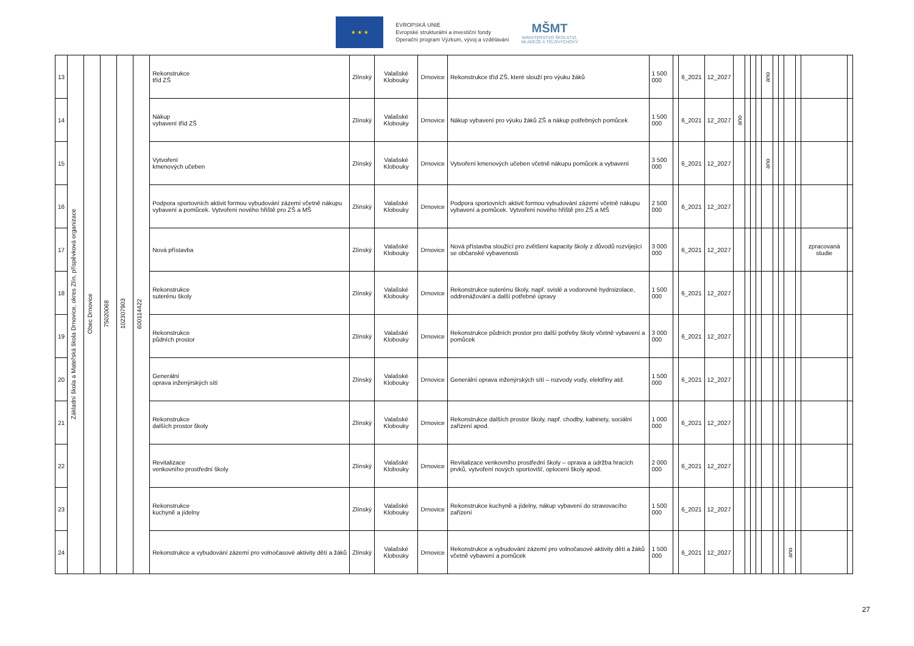★ ★ ★
EVROPSKÁ UNIE
Evropské strukturální a investiční fondy
Operační program Výzkum, vývoj a vzdělávání
MŠMT
MINISTERSTVO ŠKOLSTVÍ,
MLÁDEŽE A TĚLOVÝCHOVY
| 13 | Základní škola a Mateřská škola Drnovice, okres Zlín, příspěvková organizace | Obec Drnovice | 75020068 | 102307903 | 600114422 | Rekonstrukce tříd ZŠ | Zlínský | Valašské Klobouky | Drnovice | Rekonstrukce tříd ZŠ, které slouží pro výuku žáků | 1 500 000 | | 6_2021 | 12_2027 | | | | | ano | | | | | | |
| 14 | | | | | | Nákup vybavení tříd ZŠ | Zlínský | Valašské Klobouky | Drnovice | Nákup vybavení pro výuku žáků ZŠ a nákup potřebných pomůcek | 1 500 000 | | 6_2021 | 12_2027 | ano | | | | | | | | | | |
| 15 | | | | | | Vytvoření kmenových učeben | Zlínský | Valašské Klobouky | Drnovice | Vytvoření kmenových učeben včetně nákupu pomůcek a vybavení | 3 500 000 | | 6_2021 | 12_2027 | | | | | ano | | | | | | |
| 16 | | | | | | Podpora sportovních aktivit formou vybudování zázemí včetně nákupu vybavení a pomůcek. Vytvoření nového hřiště pro ZŠ a MŠ | Zlínský | Valašské Klobouky | Drnovice | Podpora sportovních aktivit formou vybudování zázemí včetně nákupu vybavení a pomůcek. Vytvoření nového hřiště pro ZŠ a MŠ | 2 500 000 | | 6_2021 | 12_2027 | | | | | | | | | | | |
| 17 | | | | | | Nová přístavba | Zlínský | Valašské Klobouky | Drnovice | Nová přístavba sloužící pro zvětšení kapacity školy z důvodů rozvíjející se občanské vybavenosti | 3 000 000 | | 6_2021 | 12_2027 | | | | | | | | | | zpracovaná studie | |
| 18 | | | | | | Rekonstrukce suterénu školy | Zlínský | Valašské Klobouky | Drnovice | Rekonstrukce suterénu školy, např. svislé a vodorovné hydroizolace, oddrenážování a další potřebné úpravy | 1 500 000 | | 6_2021 | 12_2027 | | | | | | | | | | | |
| 19 | | | | | | Rekonstrukce půdních prostor | Zlínský | Valašské Klobouky | Drnovice | Rekonstrukce půdních prostor pro další potřeby školy včetně vybavení a pomůcek | 3 000 000 | | 6_2021 | 12_2027 | | | | | | | | | | | |
| 20 | | | | | | Generální oprava inženýrských sítí | Zlínský | Valašské Klobouky | Drnovice | Generální oprava inženýrských sítí – rozvody vody, elektřiny atd. | 1 500 000 | | 6_2021 | 12_2027 | | | | | | | | | | | |
| 21 | | | | | | Rekonstrukce dalších prostor školy | Zlínský | Valašské Klobouky | Drnovice | Rekonstrukce dalších prostor školy, např. chodby, kabinety, sociální zařízení apod. | 1 000 000 | | 6_2021 | 12_2027 | | | | | | | | | | | |
| 22 | | | | | | Revitalizace venkovního prostřední školy | Zlínský | Valašské Klobouky | Drnovice | Revitalizace venkovního prostřední školy – oprava a údržba hracích prvků, vytvoření nových sportovišť, oplocení školy apod. | 2 000 000 | | 6_2021 | 12_2027 | | | | | | | | | | | |
| 23 | | | | | | Rekonstrukce kuchyně a jídelny | Zlínský | Valašské Klobouky | Drnovice | Rekonstrukce kuchyně a jídelny, nákup vybavení do stravovacího zařízení | 1 500 000 | | 6_2021 | 12_2027 | | | | | | | | | | | |
| 24 | | | | | | Rekonstrukce a vybudování zázemí pro volnočasové aktivity dětí a žáků | Zlínský | Valašské Klobouky | Drnovice | Rekonstrukce a vybudování zázemí pro volnočasové aktivity dětí a žáků včetně vybavení a pomůcek | 1 500 000 | | 6_2021 | 12_2027 | | | | | | | | ano | | | |
27